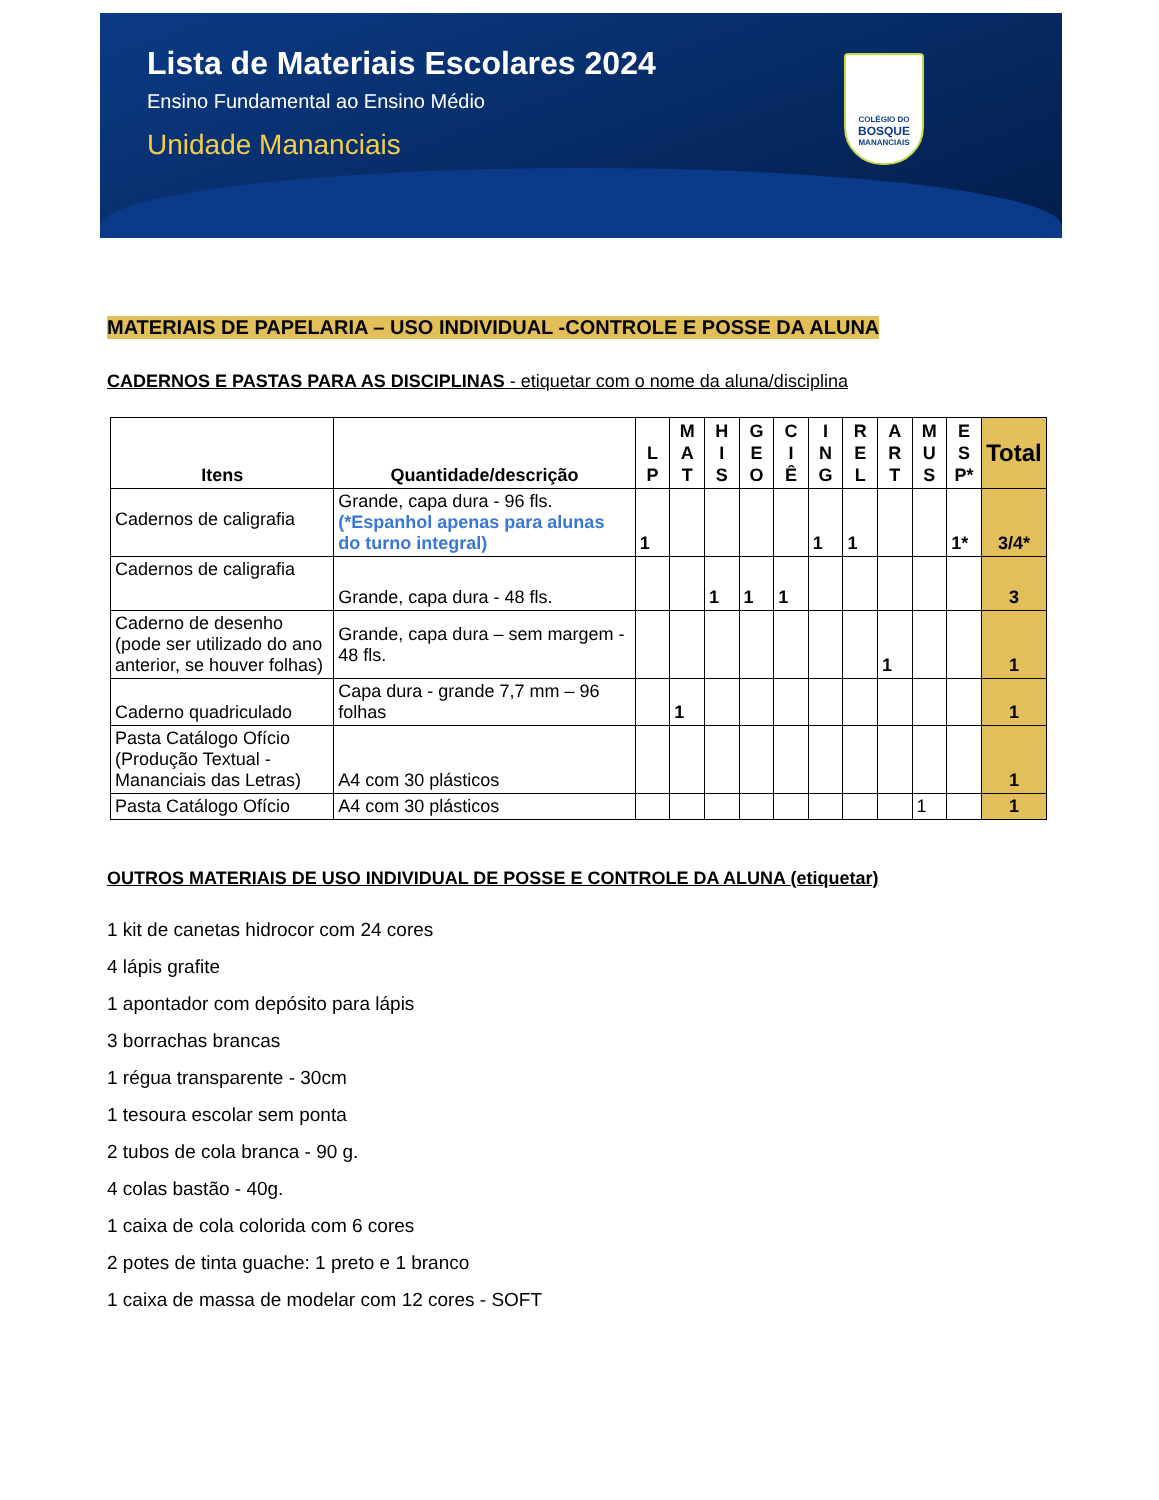Lista de Materiais Escolares 2024
Ensino Fundamental ao Ensino Médio
Unidade Mananciais
COLÉGIO DO
BOSQUE
MANANCIAIS
MATERIAIS DE PAPELARIA – USO INDIVIDUAL -CONTROLE E POSSE DA ALUNA
CADERNOS E PASTAS PARA AS DISCIPLINAS - etiquetar com o nome da aluna/disciplina
| Itens | Quantidade/descrição | L P | M A T | H I S | G E O | C I Ê | I N G | R E L | A R T | M U S | E S P* | Total |
| --- | --- | --- | --- | --- | --- | --- | --- | --- | --- | --- | --- | --- |
| Cadernos de caligrafia | Grande, capa dura - 96 fls. (*Espanhol apenas para alunas do turno integral) | 1 | | | | | 1 | 1 | | | 1* | 3/4* |
| Cadernos de caligrafia | Grande, capa dura - 48 fls. | | | 1 | 1 | 1 | | | | | | 3 |
| Caderno de desenho (pode ser utilizado do ano anterior, se houver folhas) | Grande, capa dura – sem margem - 48 fls. | | | | | | | | 1 | | | 1 |
| Caderno quadriculado | Capa dura - grande 7,7 mm – 96 folhas | | 1 | | | | | | | | | 1 |
| Pasta Catálogo Ofício (Produção Textual - Mananciais das Letras) | A4 com 30 plásticos | | | | | | | | | | | 1 |
| Pasta Catálogo Ofício | A4 com 30 plásticos | | | | | | | | | 1 | | 1 |
OUTROS MATERIAIS DE USO INDIVIDUAL DE POSSE E CONTROLE DA ALUNA (etiquetar)
1 kit de canetas hidrocor com 24 cores
4 lápis grafite
1 apontador com depósito para lápis
3 borrachas brancas
1 régua transparente - 30cm
1 tesoura escolar sem ponta
2 tubos de cola branca - 90 g.
4 colas bastão - 40g.
1 caixa de cola colorida com 6 cores
2 potes de tinta guache: 1 preto e 1 branco
1 caixa de massa de modelar com 12 cores - SOFT